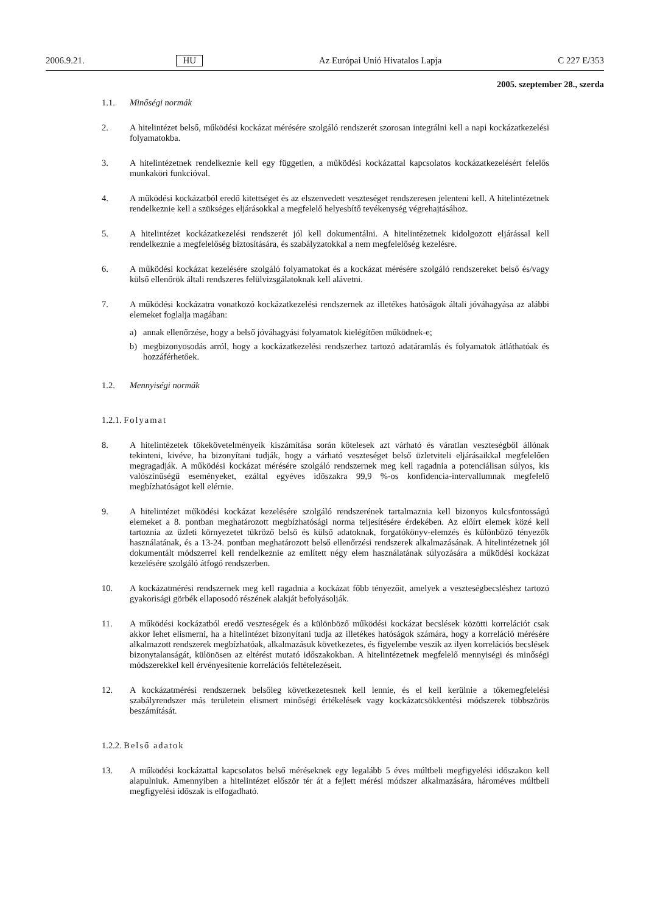2006.9.21. HU Az Európai Unió Hivatalos Lapja C 227 E/353
2005. szeptember 28., szerda
1.1. Minőségi normák
2. A hitelintézet belső, működési kockázat mérésére szolgáló rendszerét szorosan integrálni kell a napi kockázatkezelési folyamatokba.
3. A hitelintézetnek rendelkeznie kell egy független, a működési kockázattal kapcsolatos kockázatkezelésért felelős munkaköri funkcióval.
4. A működési kockázatból eredő kitettséget és az elszenvedett veszteséget rendszeresen jelenteni kell. A hitelintézetnek rendelkeznie kell a szükséges eljárásokkal a megfelelő helyesbítő tevékenység végrehajtásához.
5. A hitelintézet kockázatkezelési rendszerét jól kell dokumentálni. A hitelintézetnek kidolgozott eljárással kell rendelkeznie a megfelelőség biztosítására, és szabályzatokkal a nem megfelelőség kezelésre.
6. A működési kockázat kezelésére szolgáló folyamatokat és a kockázat mérésére szolgáló rendszereket belső és/vagy külső ellenőrök általi rendszeres felülvizsgálatoknak kell alávetni.
7. A működési kockázatra vonatkozó kockázatkezelési rendszernek az illetékes hatóságok általi jóváhagyása az alábbi elemeket foglalja magában:
a) annak ellenőrzése, hogy a belső jóváhagyási folyamatok kielégítően működnek-e;
b) megbizonyosodás arról, hogy a kockázatkezelési rendszerhez tartozó adatáramlás és folyamatok átláthatóak és hozzáférhetőek.
1.2. Mennyiségi normák
1.2.1. Folyamat
8. A hitelintézetek tőkekövetelményeik kiszámítása során kötelesek azt várható és váratlan veszteségből állónak tekinteni, kivéve, ha bizonyítani tudják, hogy a várható veszteséget belső üzletviteli eljárásaikkal megfelelően megragadják. A működési kockázat mérésére szolgáló rendszernek meg kell ragadnia a potenciálisan súlyos, kis valószínűségű eseményeket, ezáltal egyéves időszakra 99,9 %-os konfidencia-intervallumnak megfelelő megbízhatóságot kell elérnie.
9. A hitelintézet működési kockázat kezelésére szolgáló rendszerének tartalmaznia kell bizonyos kulcsfontosságú elemeket a 8. pontban meghatározott megbízhatósági norma teljesítésére érdekében. Az előírt elemek közé kell tartoznia az üzleti környezetet tükröző belső és külső adatoknak, forgatókönyv-elemzés és különböző tényezők használatának, és a 13-24. pontban meghatározott belső ellenőrzési rendszerek alkalmazásának. A hitelintézetnek jól dokumentált módszerrel kell rendelkeznie az említett négy elem használatának súlyozására a működési kockázat kezelésére szolgáló átfogó rendszerben.
10. A kockázatmérési rendszernek meg kell ragadnia a kockázat főbb tényezőit, amelyek a veszteségbecsléshez tartozó gyakorisági görbék ellaposodó részének alakját befolyásolják.
11. A működési kockázatból eredő veszteségek és a különböző működési kockázat becslések közötti korrelációt csak akkor lehet elismerni, ha a hitelintézet bizonyítani tudja az illetékes hatóságok számára, hogy a korreláció mérésére alkalmazott rendszerek megbízhatóak, alkalmazásuk következetes, és figyelembe veszik az ilyen korrelációs becslések bizonytalanságát, különösen az eltérést mutató időszakokban. A hitelintézetnek megfelelő mennyiségi és minőségi módszerekkel kell érvényesítenie korrelációs feltételezéseit.
12. A kockázatmérési rendszernek belsőleg következetesnek kell lennie, és el kell kerülnie a tőkemegfelelési szabályrendszer más területein elismert minőségi értékelések vagy kockázatcsökkentési módszerek többszörös beszámítását.
1.2.2. Belső adatok
13. A működési kockázattal kapcsolatos belső méréseknek egy legalább 5 éves múltbeli megfigyelési időszakon kell alapulniuk. Amennyiben a hitelintézet először tér át a fejlett mérési módszer alkalmazására, hároméves múltbeli megfigyelési időszak is elfogadható.